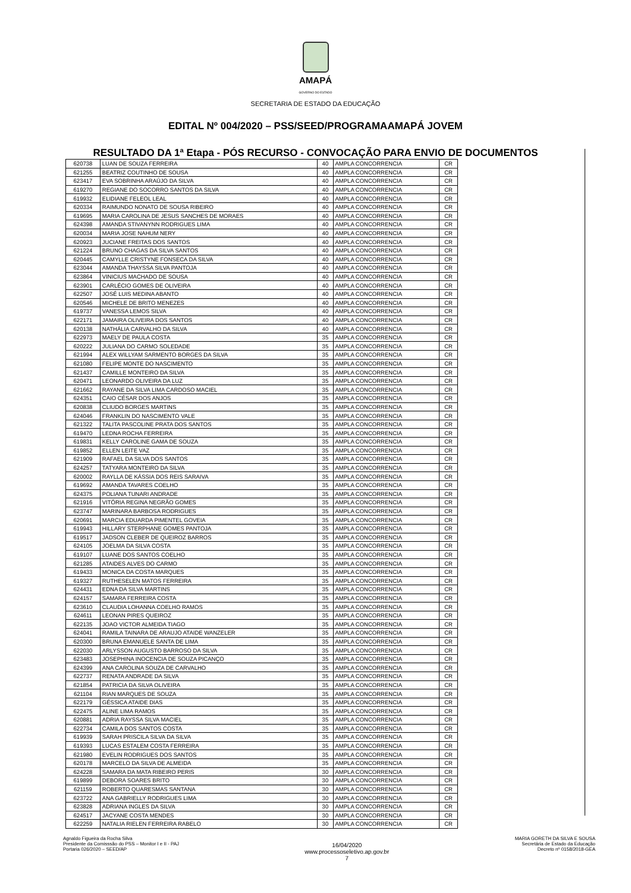AMAPÁ
GOVERNO DO ESTADO
SECRETARIA DE ESTADO DA EDUCAÇÃO
EDITAL Nº 004/2020 – PSS/SEED/PROGRAMAAMAPÁ JOVEM
RESULTADO DA 1ª Etapa - PÓS RECURSO - CONVOCAÇÃO PARA ENVIO DE DOCUMENTOS
| 620738 | LUAN DE SOUZA FERREIRA | 40 | AMPLA CONCORRENCIA | CR |
| 621255 | BEATRIZ COUTINHO DE SOUSA | 40 | AMPLA CONCORRENCIA | CR |
| 623417 | EVA SOBRINHA ARAÚJO DA SILVA | 40 | AMPLA CONCORRENCIA | CR |
| 619270 | REGIANE DO SOCORRO SANTOS DA SILVA | 40 | AMPLA CONCORRENCIA | CR |
| 619932 | ELIDIANE FELEOL LEAL | 40 | AMPLA CONCORRENCIA | CR |
| 620334 | RAIMUNDO NONATO DE SOUSA RIBEIRO | 40 | AMPLA CONCORRENCIA | CR |
| 619695 | MARIA CAROLINA DE JESUS SANCHES DE MORAES | 40 | AMPLA CONCORRENCIA | CR |
| 624398 | AMANDA STIVANYNN RODRIGUES LIMA | 40 | AMPLA CONCORRENCIA | CR |
| 620034 | MARIA JOSE NAHUM NERY | 40 | AMPLA CONCORRENCIA | CR |
| 620923 | JUCIANE FREITAS DOS SANTOS | 40 | AMPLA CONCORRENCIA | CR |
| 621224 | BRUNO CHAGAS DA SILVA SANTOS | 40 | AMPLA CONCORRENCIA | CR |
| 620445 | CAMYLLE CRISTYNE FONSECA DA SILVA | 40 | AMPLA CONCORRENCIA | CR |
| 623044 | AMANDA THAYSSA SILVA PANTOJA | 40 | AMPLA CONCORRENCIA | CR |
| 623864 | VINICIUS MACHADO DE SOUSA | 40 | AMPLA CONCORRENCIA | CR |
| 623901 | CARLÉCIO GOMES DE OLIVEIRA | 40 | AMPLA CONCORRENCIA | CR |
| 622507 | JOSÉ LUIS MEDINA ABANTO | 40 | AMPLA CONCORRENCIA | CR |
| 620546 | MICHELE DE BRITO MENEZES | 40 | AMPLA CONCORRENCIA | CR |
| 619737 | VANESSA LEMOS SILVA | 40 | AMPLA CONCORRENCIA | CR |
| 622171 | JAMAIRA OLIVEIRA DOS SANTOS | 40 | AMPLA CONCORRENCIA | CR |
| 620138 | NATHÁLIA CARVALHO DA SILVA | 40 | AMPLA CONCORRENCIA | CR |
| 622973 | MAELY DE PAULA COSTA | 35 | AMPLA CONCORRENCIA | CR |
| 620222 | JULIANA DO CARMO SOLEDADE | 35 | AMPLA CONCORRENCIA | CR |
| 621994 | ALEX WILLYAM SARMENTO BORGES DA SILVA | 35 | AMPLA CONCORRENCIA | CR |
| 621080 | FELIPE MONTE DO NASCIMENTO | 35 | AMPLA CONCORRENCIA | CR |
| 621437 | CAMILLE MONTEIRO DA SILVA | 35 | AMPLA CONCORRENCIA | CR |
| 620471 | LEONARDO OLIVEIRA DA LUZ | 35 | AMPLA CONCORRENCIA | CR |
| 621662 | RAYANE DA SILVA LIMA CARDOSO MACIEL | 35 | AMPLA CONCORRENCIA | CR |
| 624351 | CAIO CÉSAR DOS ANJOS | 35 | AMPLA CONCORRENCIA | CR |
| 620838 | CLIUDO BORGES MARTINS | 35 | AMPLA CONCORRENCIA | CR |
| 624046 | FRANKLIN DO NASCIMENTO VALE | 35 | AMPLA CONCORRENCIA | CR |
| 621322 | TALITA PASCOLINE PRATA DOS SANTOS | 35 | AMPLA CONCORRENCIA | CR |
| 619470 | LEDNA ROCHA FERREIRA | 35 | AMPLA CONCORRENCIA | CR |
| 619831 | KELLY CAROLINE GAMA DE SOUZA | 35 | AMPLA CONCORRENCIA | CR |
| 619852 | ELLEN LEITE VAZ | 35 | AMPLA CONCORRENCIA | CR |
| 621909 | RAFAEL DA SILVA DOS SANTOS | 35 | AMPLA CONCORRENCIA | CR |
| 624257 | TATYARA MONTEIRO DA SILVA | 35 | AMPLA CONCORRENCIA | CR |
| 620002 | RAYLLA DE KÁSSIA DOS REIS SARAIVA | 35 | AMPLA CONCORRENCIA | CR |
| 619692 | AMANDA TAVARES COELHO | 35 | AMPLA CONCORRENCIA | CR |
| 624375 | POLIANA TUNARI ANDRADE | 35 | AMPLA CONCORRENCIA | CR |
| 621916 | VITÓRIA REGINA NEGRÃO GOMES | 35 | AMPLA CONCORRENCIA | CR |
| 623747 | MARINARA BARBOSA RODRIGUES | 35 | AMPLA CONCORRENCIA | CR |
| 620691 | MARCIA EDUARDA PIMENTEL GOVEIA | 35 | AMPLA CONCORRENCIA | CR |
| 619943 | HILLARY STERPHANE GOMES PANTOJA | 35 | AMPLA CONCORRENCIA | CR |
| 619517 | JADSON CLEBER DE QUEIROZ BARROS | 35 | AMPLA CONCORRENCIA | CR |
| 624105 | JOELMA DA SILVA COSTA | 35 | AMPLA CONCORRENCIA | CR |
| 619107 | LUANE DOS SANTOS COELHO | 35 | AMPLA CONCORRENCIA | CR |
| 621285 | ATAIDES ALVES DO CARMO | 35 | AMPLA CONCORRENCIA | CR |
| 619433 | MONICA DA COSTA MARQUES | 35 | AMPLA CONCORRENCIA | CR |
| 619327 | RUTHESELEN MATOS FERREIRA | 35 | AMPLA CONCORRENCIA | CR |
| 624431 | EDNA DA SILVA MARTINS | 35 | AMPLA CONCORRENCIA | CR |
| 624157 | SAMARA FERREIRA COSTA | 35 | AMPLA CONCORRENCIA | CR |
| 623610 | CLAUDIA LOHANNA COELHO RAMOS | 35 | AMPLA CONCORRENCIA | CR |
| 624611 | LEONAN PIRES QUEIROZ | 35 | AMPLA CONCORRENCIA | CR |
| 622135 | JOAO VICTOR ALMEIDA TIAGO | 35 | AMPLA CONCORRENCIA | CR |
| 624041 | RAMILA TAINARA DE ARAUJO ATAIDE WANZELER | 35 | AMPLA CONCORRENCIA | CR |
| 620300 | BRUNA EMANUELE SANTA DE LIMA | 35 | AMPLA CONCORRENCIA | CR |
| 622030 | ARLYSSON AUGUSTO BARROSO DA SILVA | 35 | AMPLA CONCORRENCIA | CR |
| 623483 | JOSEPHINA INOCENCIA DE SOUZA PICANÇO | 35 | AMPLA CONCORRENCIA | CR |
| 624399 | ANA CAROLINA SOUZA DE CARVALHO | 35 | AMPLA CONCORRENCIA | CR |
| 622737 | RENATA ANDRADE DA SILVA | 35 | AMPLA CONCORRENCIA | CR |
| 621854 | PATRICIA DA SILVA OLIVEIRA | 35 | AMPLA CONCORRENCIA | CR |
| 621104 | RIAN MARQUES DE SOUZA | 35 | AMPLA CONCORRENCIA | CR |
| 622179 | GÉSSICA ATAIDE DIAS | 35 | AMPLA CONCORRENCIA | CR |
| 622475 | ALINE LIMA RAMOS | 35 | AMPLA CONCORRENCIA | CR |
| 620881 | ADRIA RAYSSA SILVA MACIEL | 35 | AMPLA CONCORRENCIA | CR |
| 622734 | CAMILA DOS SANTOS COSTA | 35 | AMPLA CONCORRENCIA | CR |
| 619939 | SARAH PRISCILA SILVA DA SILVA | 35 | AMPLA CONCORRENCIA | CR |
| 619393 | LUCAS ESTALEM COSTA FERREIRA | 35 | AMPLA CONCORRENCIA | CR |
| 621980 | EVELIN RODRIGUES DOS SANTOS | 35 | AMPLA CONCORRENCIA | CR |
| 620178 | MARCELO DA SILVA DE ALMEIDA | 35 | AMPLA CONCORRENCIA | CR |
| 624228 | SAMARA DA MATA RIBEIRO PERIS | 30 | AMPLA CONCORRENCIA | CR |
| 619899 | DEBORA SOARES BRITO | 30 | AMPLA CONCORRENCIA | CR |
| 621159 | ROBERTO QUARESMAS SANTANA | 30 | AMPLA CONCORRENCIA | CR |
| 623722 | ANA GABRIELLY RODRIGUES LIMA | 30 | AMPLA CONCORRENCIA | CR |
| 623828 | ADRIANA INGLES DA SILVA | 30 | AMPLA CONCORRENCIA | CR |
| 624517 | JACYANE COSTA MENDES | 30 | AMPLA CONCORRENCIA | CR |
| 622259 | NATALIA RIELEN FERREIRA RABELO | 30 | AMPLA CONCORRENCIA | CR |
Agnaldo Figueira da Rocha Silva
Presidente da Comisssão do PSS – Monitor I e II - PAJ
Portaria 026/2020 – SEED/AP
16/04/2020
www.processoseletivo.ap.gov.br
7
MARIA GORETH DA SILVA E SOUSA
Secretária de Estado da Educação
Decreto nº 0158/2018-GEA